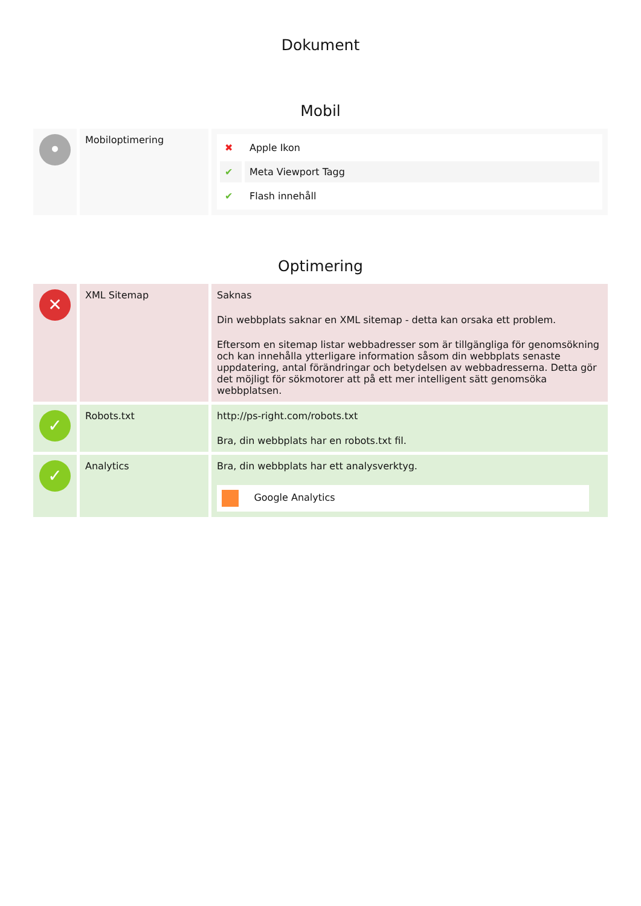Dokument
Mobil
| • | Mobiloptimering | / ✖ / Apple Ikon / / ✔ / Meta Viewport Tagg / / ✔ / Flash innehåll / |
Optimering
| ✕ | XML Sitemap | Saknas Din webbplats saknar en XML sitemap - detta kan orsaka ett problem. Eftersom en sitemap listar webbadresser som är tillgängliga för genomsökning och kan innehålla ytterligare information såsom din webbplats senaste uppdatering, antal förändringar och betydelsen av webbadresserna. Detta gör det möjligt för sökmotorer att på ett mer intelligent sätt genomsöka webbplatsen. |
| ✓ | Robots.txt | http://ps-right.com/robots.txt Bra, din webbplats har en robots.txt fil. |
| ✓ | Analytics | Bra, din webbplats har ett analysverktyg. Google Analytics |